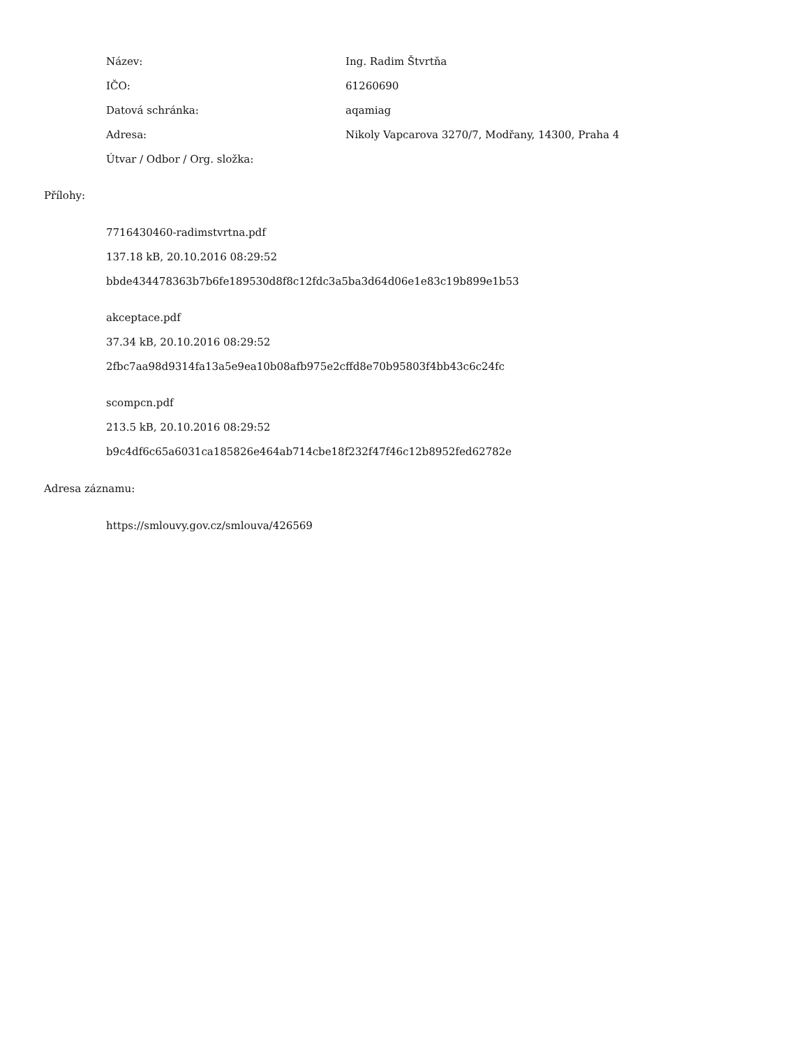| Název: | Ing. Radim Štvrtňa |
| IČO: | 61260690 |
| Datová schránka: | aqamiag |
| Adresa: | Nikoly Vapcarova 3270/7, Modřany, 14300, Praha 4 |
| Útvar / Odbor / Org. složka: | |
Přílohy:
7716430460-radimstvrtna.pdf
137.18 kB, 20.10.2016 08:29:52
bbde434478363b7b6fe189530d8f8c12fdc3a5ba3d64d06e1e83c19b899e1b53
akceptace.pdf
37.34 kB, 20.10.2016 08:29:52
2fbc7aa98d9314fa13a5e9ea10b08afb975e2cffd8e70b95803f4bb43c6c24fc
scompcn.pdf
213.5 kB, 20.10.2016 08:29:52
b9c4df6c65a6031ca185826e464ab714cbe18f232f47f46c12b8952fed62782e
Adresa záznamu:
https://smlouvy.gov.cz/smlouva/426569